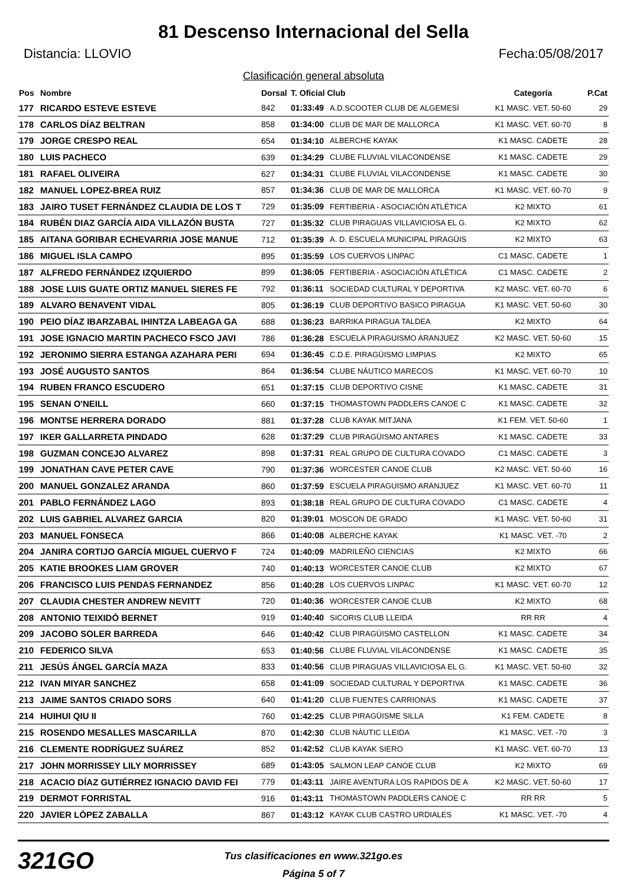81 Descenso Internacional del Sella
Distancia: LLOVIO Fecha:05/08/2017
Clasificación general absoluta
| Pos | Nombre | Dorsal | T. Oficial Club | | Categoría | P.Cat |
| --- | --- | --- | --- | --- | --- | --- |
| 177 | RICARDO ESTEVE ESTEVE | 842 | 01:33:49 | A.D.SCOOTER CLUB DE ALGEMESÍ | K1 MASC. VET. 50-60 | 29 |
| 178 | CARLOS DÍAZ BELTRAN | 858 | 01:34:00 | CLUB DE MAR DE MALLORCA | K1 MASC. VET. 60-70 | 8 |
| 179 | JORGE CRESPO REAL | 654 | 01:34:10 | ALBERCHE KAYAK | K1 MASC. CADETE | 28 |
| 180 | LUIS PACHECO | 639 | 01:34:29 | CLUBE FLUVIAL VILACONDENSE | K1 MASC. CADETE | 29 |
| 181 | RAFAEL OLIVEIRA | 627 | 01:34:31 | CLUBE FLUVIAL VILACONDENSE | K1 MASC. CADETE | 30 |
| 182 | MANUEL LOPEZ-BREA RUIZ | 857 | 01:34:36 | CLUB DE MAR DE MALLORCA | K1 MASC. VET. 60-70 | 9 |
| 183 | JAIRO TUSET FERNÁNDEZ CLAUDIA DE LOS T | 729 | 01:35:09 | FERTIBERIA - ASOCIACIÓN ATLÉTICA | K2 MIXTO | 61 |
| 184 | RUBÉN DIAZ GARCÍA AIDA VILLAZÓN BUSTA | 727 | 01:35:32 | CLUB PIRAGUAS VILLAVICIOSA EL G. | K2 MIXTO | 62 |
| 185 | AITANA GORIBAR ECHEVARRIA JOSE MANUE | 712 | 01:35:39 | A. D. ESCUELA MUNICIPAL PIRAGÜIS | K2 MIXTO | 63 |
| 186 | MIGUEL ISLA CAMPO | 895 | 01:35:59 | LOS CUERVOS LINPAC | C1 MASC. CADETE | 1 |
| 187 | ALFREDO FERNÁNDEZ IZQUIERDO | 899 | 01:36:05 | FERTIBERIA - ASOCIACIÓN ATLÉTICA | C1 MASC. CADETE | 2 |
| 188 | JOSE LUIS GUATE ORTIZ MANUEL SIERES FE | 792 | 01:36:11 | SOCIEDAD CULTURAL Y DEPORTIVA | K2 MASC. VET. 60-70 | 6 |
| 189 | ALVARO BENAVENT VIDAL | 805 | 01:36:19 | CLUB DEPORTIVO BASICO PIRAGUA | K1 MASC. VET. 50-60 | 30 |
| 190 | PEIO DÍAZ IBARZABAL IHINTZA LABEAGA GA | 688 | 01:36:23 | BARRIKA PIRAGUA TALDEA | K2 MIXTO | 64 |
| 191 | JOSE IGNACIO MARTIN PACHECO FSCO JAVI | 786 | 01:36:28 | ESCUELA PIRAGUISMO ARANJUEZ | K2 MASC. VET. 50-60 | 15 |
| 192 | JERONIMO SIERRA ESTANGA AZAHARA PERI | 694 | 01:36:45 | C.D.E. PIRAGÜISMO LIMPIAS | K2 MIXTO | 65 |
| 193 | JOSÉ AUGUSTO SANTOS | 864 | 01:36:54 | CLUBE NÁUTICO MARECOS | K1 MASC. VET. 60-70 | 10 |
| 194 | RUBEN FRANCO ESCUDERO | 651 | 01:37:15 | CLUB DEPORTIVO CISNE | K1 MASC. CADETE | 31 |
| 195 | SENAN O'NEILL | 660 | 01:37:15 | THOMASTOWN PADDLERS CANOE C | K1 MASC. CADETE | 32 |
| 196 | MONTSE HERRERA DORADO | 881 | 01:37:28 | CLUB KAYAK MITJANA | K1 FEM. VET. 50-60 | 1 |
| 197 | IKER GALLARRETA PINDADO | 628 | 01:37:29 | CLUB PIRAGÜISMO ANTARES | K1 MASC. CADETE | 33 |
| 198 | GUZMAN CONCEJO ALVAREZ | 898 | 01:37:31 | REAL GRUPO DE CULTURA COVADO | C1 MASC. CADETE | 3 |
| 199 | JONATHAN CAVE PETER CAVE | 790 | 01:37:36 | WORCESTER CANOE CLUB | K2 MASC. VET. 50-60 | 16 |
| 200 | MANUEL GONZALEZ ARANDA | 860 | 01:37:59 | ESCUELA PIRAGUISMO ARANJUEZ | K1 MASC. VET. 60-70 | 11 |
| 201 | PABLO FERNÁNDEZ LAGO | 893 | 01:38:18 | REAL GRUPO DE CULTURA COVADO | C1 MASC. CADETE | 4 |
| 202 | LUIS GABRIEL ALVAREZ GARCIA | 820 | 01:39:01 | MOSCON DE GRADO | K1 MASC. VET. 50-60 | 31 |
| 203 | MANUEL FONSECA | 866 | 01:40:08 | ALBERCHE KAYAK | K1 MASC. VET. -70 | 2 |
| 204 | JANIRA CORTIJO GARCÍA MIGUEL CUERVO F | 724 | 01:40:09 | MADRILEÑO CIENCIAS | K2 MIXTO | 66 |
| 205 | KATIE BROOKES LIAM GROVER | 740 | 01:40:13 | WORCESTER CANOE CLUB | K2 MIXTO | 67 |
| 206 | FRANCISCO LUIS PENDAS FERNANDEZ | 856 | 01:40:28 | LOS CUERVOS LINPAC | K1 MASC. VET. 60-70 | 12 |
| 207 | CLAUDIA CHESTER ANDREW NEVITT | 720 | 01:40:36 | WORCESTER CANOE CLUB | K2 MIXTO | 68 |
| 208 | ANTONIO TEIXIDÓ BERNET | 919 | 01:40:40 | SICORIS CLUB LLEIDA | RR RR | 4 |
| 209 | JACOBO SOLER BARREDA | 646 | 01:40:42 | CLUB PIRAGÜISMO CASTELLON | K1 MASC. CADETE | 34 |
| 210 | FEDERICO SILVA | 653 | 01:40:56 | CLUBE FLUVIAL VILACONDENSE | K1 MASC. CADETE | 35 |
| 211 | JESÚS ÁNGEL GARCÍA MAZA | 833 | 01:40:56 | CLUB PIRAGUAS VILLAVICIOSA EL G. | K1 MASC. VET. 50-60 | 32 |
| 212 | IVAN MIYAR SANCHEZ | 658 | 01:41:09 | SOCIEDAD CULTURAL Y DEPORTIVA | K1 MASC. CADETE | 36 |
| 213 | JAIME SANTOS CRIADO SORS | 640 | 01:41:20 | CLUB FUENTES CARRIONAS | K1 MASC. CADETE | 37 |
| 214 | HUIHUI QIU II | 760 | 01:42:25 | CLUB PIRAGÜISME SILLA | K1 FEM. CADETE | 8 |
| 215 | ROSENDO MESALLES MASCARILLA | 870 | 01:42:30 | CLUB NÀUTIC LLEIDA | K1 MASC. VET. -70 | 3 |
| 216 | CLEMENTE RODRÍGUEZ SUÁREZ | 852 | 01:42:52 | CLUB KAYAK SIERO | K1 MASC. VET. 60-70 | 13 |
| 217 | JOHN MORRISSEY LILY MORRISSEY | 689 | 01:43:05 | SALMON LEAP CANOE CLUB | K2 MIXTO | 69 |
| 218 | ACACIO DÍAZ GUTIÉRREZ IGNACIO DAVID FEI | 779 | 01:43:11 | JAIRE AVENTURA LOS RAPIDOS DE A | K2 MASC. VET. 50-60 | 17 |
| 219 | DERMOT FORRISTAL | 916 | 01:43:11 | THOMASTOWN PADDLERS CANOE C | RR RR | 5 |
| 220 | JAVIER LÓPEZ ZABALLA | 867 | 01:43:12 | KAYAK CLUB CASTRO URDIALES | K1 MASC. VET. -70 | 4 |
321GO
Tus clasificaciones en www.321go.es
Página 5 of 7